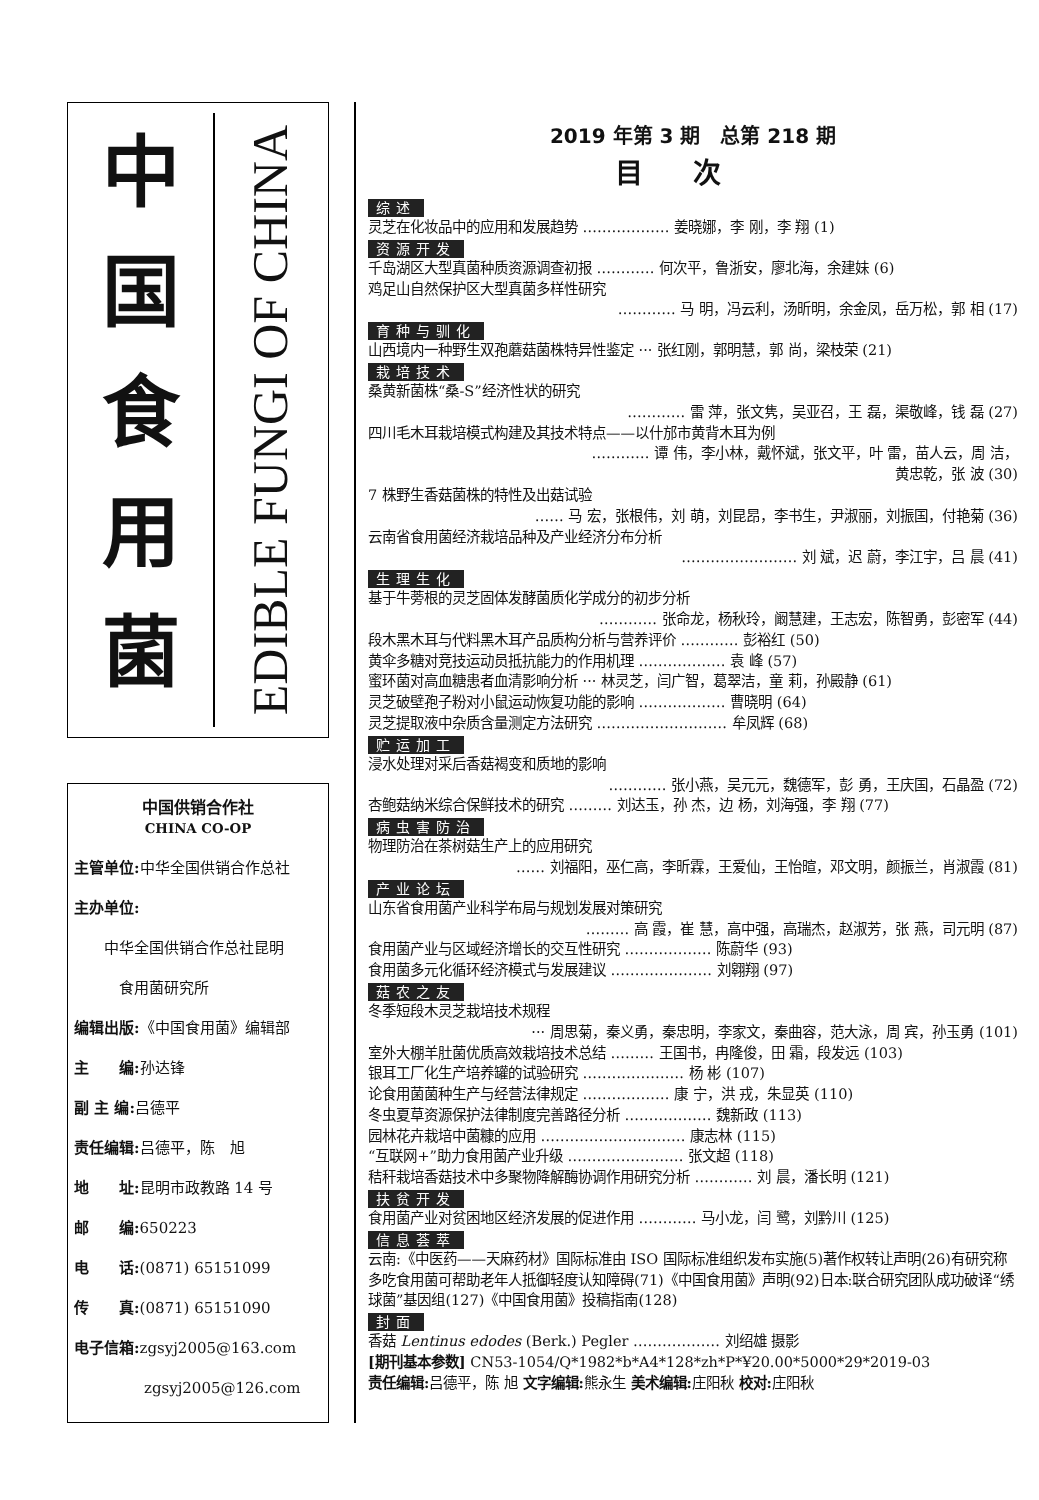中
国
食
用
菌
EDIBLE FUNGI OF CHINA
中国供销合作社
CHINA CO-OP
主管单位: 中华全国供销合作总社
主办单位:
中华全国供销合作总社昆明
食用菌研究所
编辑出版:《中国食用菌》编辑部
主　　编: 孙达锋
副 主 编: 吕德平
责任编辑: 吕德平，陈　旭
地　　址: 昆明市政教路 14 号
邮　　编: 650223
电　　话:(0871) 65151099
传　　真:(0871) 65151090
电子信箱: zgsyj2005@163.com
zgsyj2005@126.com
2019 年第 3 期　总第 218 期
目次
综述
灵芝在化妆品中的应用和发展趋势 ……………… 姜晓娜，李 刚，李 翔 (1)
资源开发
千岛湖区大型真菌种质资源调查初报 ………… 何次平，鲁浙安，廖北海，余建妹 (6)
鸡足山自然保护区大型真菌多样性研究
………… 马 明，冯云利，汤昕明，余金凤，岳万松，郭 相 (17)
育种与驯化
山西境内一种野生双孢蘑菇菌株特异性鉴定 ··· 张红刚，郭明慧，郭 尚，梁枝荣 (21)
栽培技术
桑黄新菌株“桑-S”经济性状的研究
………… 雷 萍，张文隽，吴亚召，王 磊，渠敬峰，钱 磊 (27)
四川毛木耳栽培模式构建及其技术特点——以什邡市黄背木耳为例
………… 谭 伟，李小林，戴怀斌，张文平，叶 雷，苗人云，周 洁，
黄忠乾，张 波 (30)
7 株野生香菇菌株的特性及出菇试验
…… 马 宏，张根伟，刘 萌，刘昆昂，李书生，尹淑丽，刘振国，付艳菊 (36)
云南省食用菌经济栽培品种及产业经济分布分析
…………………… 刘 斌，迟 蔚，李江宇，吕 晨 (41)
生理生化
基于牛蒡根的灵芝固体发酵菌质化学成分的初步分析
………… 张命龙，杨秋玲，阚慧建，王志宏，陈智勇，彭密军 (44)
段木黑木耳与代料黑木耳产品质构分析与营养评价 ………… 彭裕红 (50)
黄伞多糖对竞技运动员抵抗能力的作用机理 ……………… 袁 峰 (57)
蜜环菌对高血糖患者血清影响分析 ··· 林灵芝，闫广智，葛翠洁，童 莉，孙殿静 (61)
灵芝破壁孢子粉对小鼠运动恢复功能的影响 ……………… 曹晓明 (64)
灵芝提取液中杂质含量测定方法研究 ……………………… 牟凤辉 (68)
贮运加工
浸水处理对采后香菇褐变和质地的影响
………… 张小燕，吴元元，魏德军，彭 勇，王庆国，石晶盈 (72)
杏鲍菇纳米综合保鲜技术的研究 ……… 刘达玉，孙 杰，边 杨，刘海强，李 翔 (77)
病虫害防治
物理防治在茶树菇生产上的应用研究
…… 刘福阳，巫仁高，李昕霖，王爱仙，王怡暄，邓文明，颜振兰，肖淑霞 (81)
产业论坛
山东省食用菌产业科学布局与规划发展对策研究
……… 高 霞，崔 慧，高中强，高瑞杰，赵淑芳，张 燕，司元明 (87)
食用菌产业与区域经济增长的交互性研究 ……………… 陈蔚华 (93)
食用菌多元化循环经济模式与发展建议 ………………… 刘翱翔 (97)
菇农之友
冬季短段木灵芝栽培技术规程
··· 周思菊，秦义勇，秦忠明，李家文，秦曲容，范大泳，周 宾，孙玉勇 (101)
室外大棚羊肚菌优质高效栽培技术总结 ……… 王国书，冉隆俊，田 霜，段发远 (103)
银耳工厂化生产培养罐的试验研究 ………………… 杨 彬 (107)
论食用菌菌种生产与经营法律规定 ……………… 康 宁，洪 戎，朱显英 (110)
冬虫夏草资源保护法律制度完善路径分析 ……………… 魏新政 (113)
园林花卉栽培中菌糠的应用 ………………………… 康志林 (115)
“互联网+”助力食用菌产业升级 …………………… 张文超 (118)
秸秆栽培香菇技术中多聚物降解酶协调作用研究分析 ………… 刘 晨，潘长明 (121)
扶贫开发
食用菌产业对贫困地区经济发展的促进作用 ………… 马小龙，闫 鹭，刘黔川 (125)
信息荟萃
云南:《中医药——天麻药材》国际标准由 ISO 国际标准组织发布实施(5)著作权转让声明(26)有研究称多吃食用菌可帮助老年人抵御轻度认知障碍(71)《中国食用菌》声明(92)日本:联合研究团队成功破译“绣球菌”基因组(127)《中国食用菌》投稿指南(128)
封面
香菇 Lentinus edodes (Berk.) Pegler ……………… 刘绍雄 摄影
[期刊基本参数] CN53-1054/Q*1982*b*A4*128*zh*P*¥20.00*5000*29*2019-03
责任编辑: 吕德平，陈 旭 文字编辑: 熊永生 美术编辑: 庄阳秋 校对: 庄阳秋